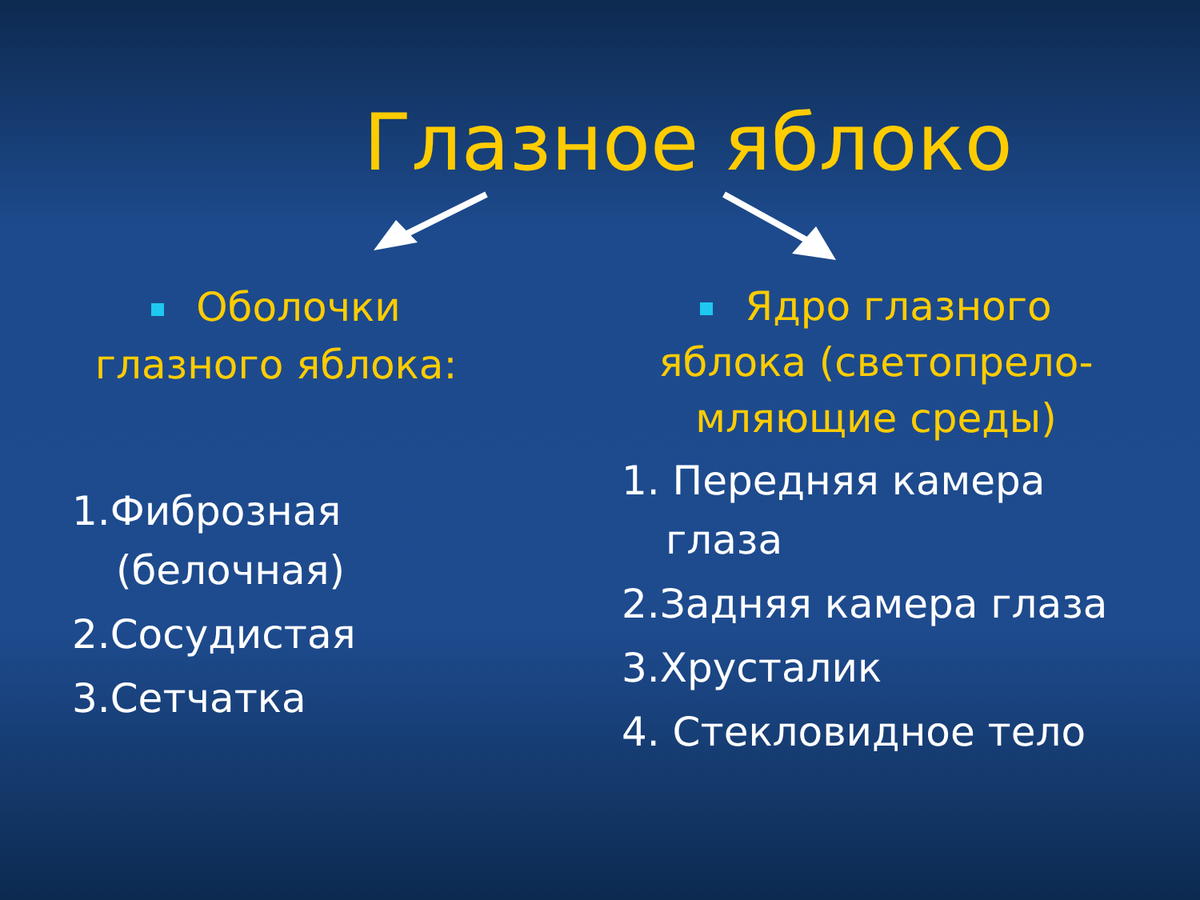Глазное яблоко
Оболочки
глазного яблока:
1.Фиброзная
(белочная)
2.Сосудистая
3.Сетчатка
Ядро глазного
яблока (светопрело-
мляющие среды)
1. Передняя камера
глаза
2.Задняя камера глаза
3.Хрусталик
4. Стекловидное тело